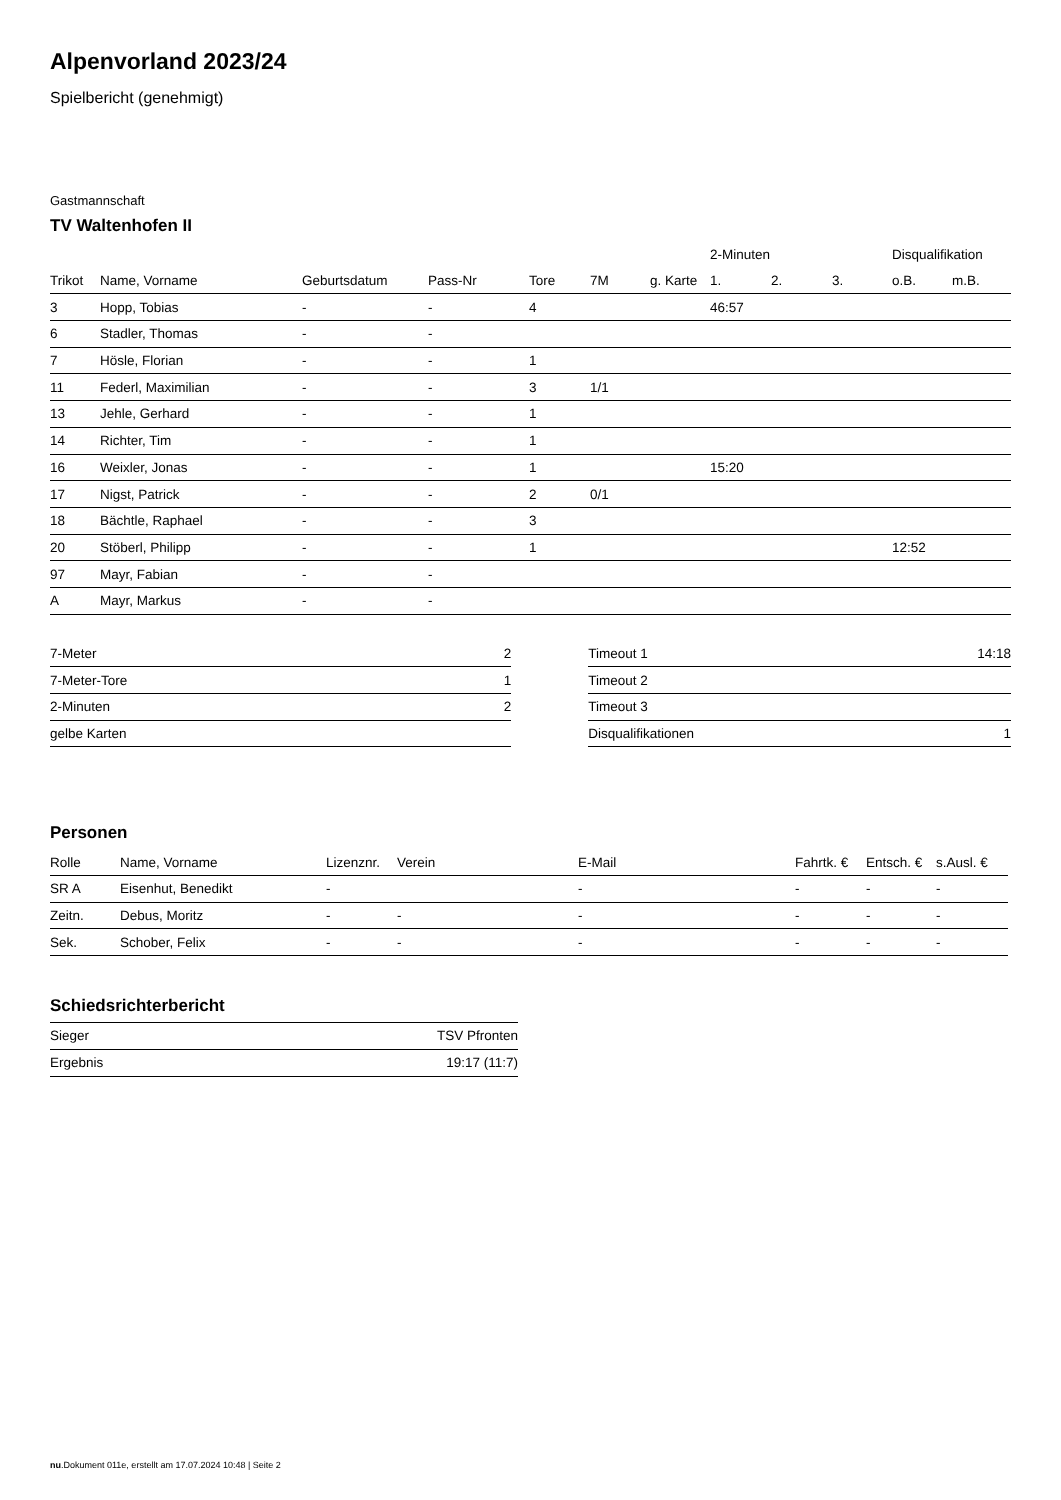Alpenvorland 2023/24
Spielbericht (genehmigt)
Gastmannschaft
TV Waltenhofen II
| | | | | | | | 2-Minuten | | | Disqualifikation | |
| --- | --- | --- | --- | --- | --- | --- | --- | --- | --- | --- | --- |
| Trikot | Name, Vorname | Geburtsdatum | Pass-Nr | Tore | 7M | g. Karte | 1. | 2. | 3. | o.B. | m.B. |
| 3 | Hopp, Tobias | - | - | 4 | | | 46:57 | | | | |
| 6 | Stadler, Thomas | - | - | | | | | | | | |
| 7 | Hösle, Florian | - | - | 1 | | | | | | | |
| 11 | Federl, Maximilian | - | - | 3 | 1/1 | | | | | | |
| 13 | Jehle, Gerhard | - | - | 1 | | | | | | | |
| 14 | Richter, Tim | - | - | 1 | | | | | | | |
| 16 | Weixler, Jonas | - | - | 1 | | | 15:20 | | | | |
| 17 | Nigst, Patrick | - | - | 2 | 0/1 | | | | | | |
| 18 | Bächtle, Raphael | - | - | 3 | | | | | | | |
| 20 | Stöberl, Philipp | - | - | 1 | | | | | | 12:52 | |
| 97 | Mayr, Fabian | - | - | | | | | | | | |
| A | Mayr, Markus | - | - | | | | | | | | |
| 7-Meter | 2 |
| 7-Meter-Tore | 1 |
| 2-Minuten | 2 |
| gelbe Karten | |
| Timeout 1 | 14:18 |
| Timeout 2 | |
| Timeout 3 | |
| Disqualifikationen | 1 |
Personen
| Rolle | Name, Vorname | Lizenznr. | Verein | E-Mail | Fahrtk. € | Entsch. € | s.Ausl. € |
| --- | --- | --- | --- | --- | --- | --- | --- |
| SR A | Eisenhut, Benedikt | - | | - | - | - | - |
| Zeitn. | Debus, Moritz | - | - | - | - | - | - |
| Sek. | Schober, Felix | - | - | - | - | - | - |
Schiedsrichterbericht
| Sieger | TSV Pfronten |
| Ergebnis | 19:17 (11:7) |
nu.Dokument 011e, erstellt am 17.07.2024 10:48 | Seite 2